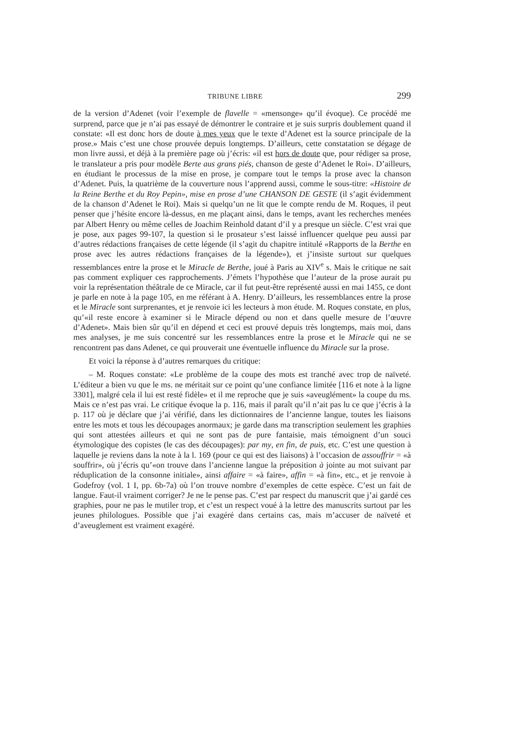TRIBUNE LIBRE 299
de la version d’Adenet (voir l’exemple de flavelle = «mensonge» qu’il évoque). Ce procédé me surprend, parce que je n’ai pas essayé de démontrer le contraire et je suis surpris doublement quand il constate: «Il est donc hors de doute à mes yeux que le texte d’Adenet est la source principale de la prose.» Mais c’est une chose prouvée depuis longtemps. D’ailleurs, cette constatation se dégage de mon livre aussi, et déjà à la première page où j’écris: «il est hors de doute que, pour rédiger sa prose, le translateur a pris pour modèle Berte aus grans piés, chanson de geste d’Adenet le Roi». D’ailleurs, en étudiant le processus de la mise en prose, je compare tout le temps la prose avec la chanson d’Adenet. Puis, la quatrième de la couverture nous l’apprend aussi, comme le sous-titre: «Histoire de la Reine Berthe et du Roy Pepin», mise en prose d’une CHANSON DE GESTE (il s’agit évidemment de la chanson d’Adenet le Roi). Mais si quelqu’un ne lit que le compte rendu de M. Roques, il peut penser que j’hésite encore là-dessus, en me plaçant ainsi, dans le temps, avant les recherches menées par Albert Henry ou même celles de Joachim Reinhold datant d’il y a presque un siècle. C’est vrai que je pose, aux pages 99-107, la question si le prosateur s’est laissé influencer quelque peu aussi par d’autres rédactions françaises de cette légende (il s’agit du chapitre intitulé «Rapports de la Berthe en prose avec les autres rédactions françaises de la légende»), et j’insiste surtout sur quelques ressemblances entre la prose et le Miracle de Berthe, joué à Paris au XIV<sup>e</sup> s. Mais le critique ne sait pas comment expliquer ces rapprochements. J’émets l’hypothèse que l’auteur de la prose aurait pu voir la représentation théâtrale de ce Miracle, car il fut peut-être représenté aussi en mai 1455, ce dont je parle en note à la page 105, en me référant à A. Henry. D’ailleurs, les ressemblances entre la prose et le Miracle sont surprenantes, et je renvoie ici les lecteurs à mon étude. M. Roques constate, en plus, qu’«il reste encore à examiner si le Miracle dépend ou non et dans quelle mesure de l’œuvre d’Adenet». Mais bien sûr qu’il en dépend et ceci est prouvé depuis très longtemps, mais moi, dans mes analyses, je me suis concentré sur les ressemblances entre la prose et le Miracle qui ne se rencontrent pas dans Adenet, ce qui prouverait une éventuelle influence du Miracle sur la prose.
Et voici la réponse à d’autres remarques du critique:
– M. Roques constate: «Le problème de la coupe des mots est tranché avec trop de naïveté. L’éditeur a bien vu que le ms. ne méritait sur ce point qu’une confiance limitée [116 et note à la ligne 3301], malgré cela il lui est resté fidèle» et il me reproche que je suis «aveuglément» la coupe du ms. Mais ce n’est pas vrai. Le critique évoque la p. 116, mais il paraît qu’il n’ait pas lu ce que j’écris à la p. 117 où je déclare que j’ai vérifié, dans les dictionnaires de l’ancienne langue, toutes les liaisons entre les mots et tous les découpages anormaux; je garde dans ma transcription seulement les graphies qui sont attestées ailleurs et qui ne sont pas de pure fantaisie, mais témoignent d’un souci étymologique des copistes (le cas des découpages): par my, en fin, de puis, etc. C’est une question à laquelle je reviens dans la note à la l. 169 (pour ce qui est des liaisons) à l’occasion de assouffrir = «à souffrir», où j’écris qu’«on trouve dans l’ancienne langue la préposition à jointe au mot suivant par réduplication de la consonne initiale», ainsi affaire = «à faire», affin = «à fin», etc., et je renvoie à Godefroy (vol. 1 I, pp. 6b-7a) où l’on trouve nombre d’exemples de cette espèce. C’est un fait de langue. Faut-il vraiment corriger? Je ne le pense pas. C’est par respect du manuscrit que j’ai gardé ces graphies, pour ne pas le mutiler trop, et c’est un respect voué à la lettre des manuscrits surtout par les jeunes philologues. Possible que j’ai exagéré dans certains cas, mais m’accuser de naïveté et d’aveuglement est vraiment exagéré.